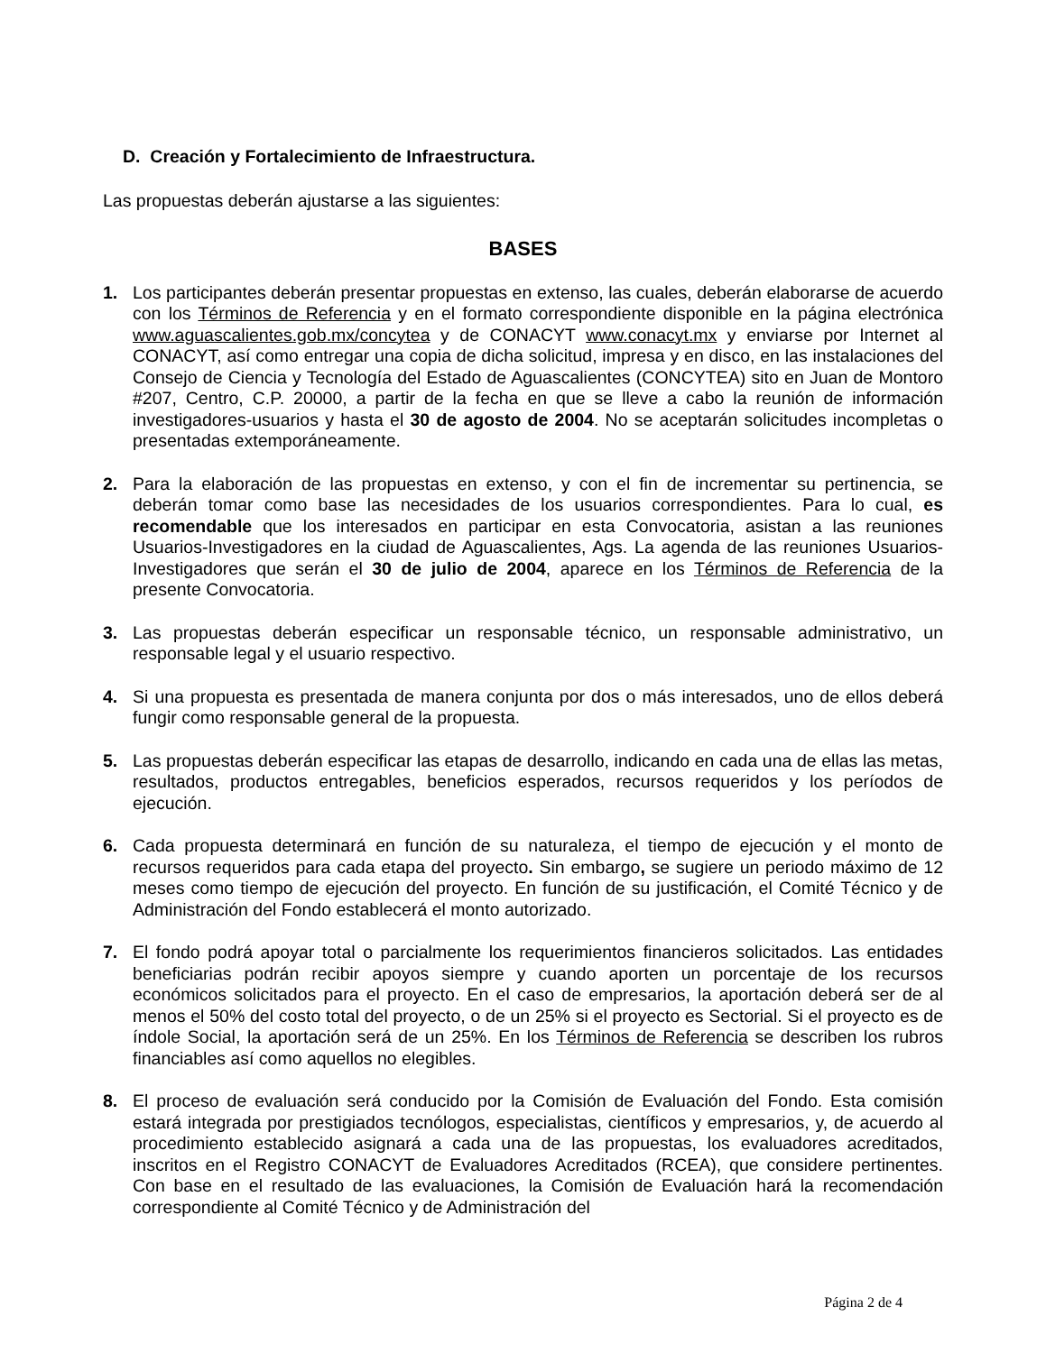D. Creación y Fortalecimiento de Infraestructura.
Las propuestas deberán ajustarse a las siguientes:
BASES
1. Los participantes deberán presentar propuestas en extenso, las cuales, deberán elaborarse de acuerdo con los Términos de Referencia y en el formato correspondiente disponible en la página electrónica www.aguascalientes.gob.mx/concytea y de CONACYT www.conacyt.mx y enviarse por Internet al CONACYT, así como entregar una copia de dicha solicitud, impresa y en disco, en las instalaciones del Consejo de Ciencia y Tecnología del Estado de Aguascalientes (CONCYTEA) sito en Juan de Montoro #207, Centro, C.P. 20000, a partir de la fecha en que se lleve a cabo la reunión de información investigadores-usuarios y hasta el 30 de agosto de 2004. No se aceptarán solicitudes incompletas o presentadas extemporáneamente.
2. Para la elaboración de las propuestas en extenso, y con el fin de incrementar su pertinencia, se deberán tomar como base las necesidades de los usuarios correspondientes. Para lo cual, es recomendable que los interesados en participar en esta Convocatoria, asistan a las reuniones Usuarios-Investigadores en la ciudad de Aguascalientes, Ags. La agenda de las reuniones Usuarios-Investigadores que serán el 30 de julio de 2004, aparece en los Términos de Referencia de la presente Convocatoria.
3. Las propuestas deberán especificar un responsable técnico, un responsable administrativo, un responsable legal y el usuario respectivo.
4. Si una propuesta es presentada de manera conjunta por dos o más interesados, uno de ellos deberá fungir como responsable general de la propuesta.
5. Las propuestas deberán especificar las etapas de desarrollo, indicando en cada una de ellas las metas, resultados, productos entregables, beneficios esperados, recursos requeridos y los períodos de ejecución.
6. Cada propuesta determinará en función de su naturaleza, el tiempo de ejecución y el monto de recursos requeridos para cada etapa del proyecto. Sin embargo, se sugiere un periodo máximo de 12 meses como tiempo de ejecución del proyecto. En función de su justificación, el Comité Técnico y de Administración del Fondo establecerá el monto autorizado.
7. El fondo podrá apoyar total o parcialmente los requerimientos financieros solicitados. Las entidades beneficiarias podrán recibir apoyos siempre y cuando aporten un porcentaje de los recursos económicos solicitados para el proyecto. En el caso de empresarios, la aportación deberá ser de al menos el 50% del costo total del proyecto, o de un 25% si el proyecto es Sectorial. Si el proyecto es de índole Social, la aportación será de un 25%. En los Términos de Referencia se describen los rubros financiables así como aquellos no elegibles.
8. El proceso de evaluación será conducido por la Comisión de Evaluación del Fondo. Esta comisión estará integrada por prestigiados tecnólogos, especialistas, científicos y empresarios, y, de acuerdo al procedimiento establecido asignará a cada una de las propuestas, los evaluadores acreditados, inscritos en el Registro CONACYT de Evaluadores Acreditados (RCEA), que considere pertinentes. Con base en el resultado de las evaluaciones, la Comisión de Evaluación hará la recomendación correspondiente al Comité Técnico y de Administración del
Página 2 de 4